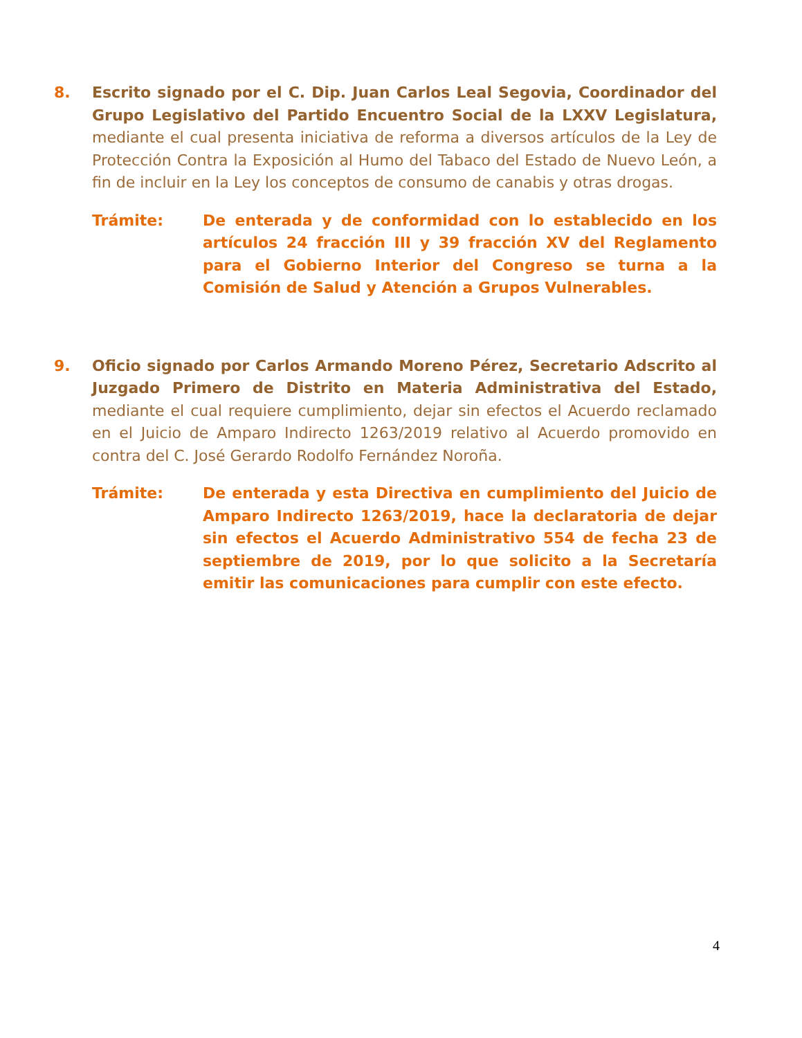8. Escrito signado por el C. Dip. Juan Carlos Leal Segovia, Coordinador del Grupo Legislativo del Partido Encuentro Social de la LXXV Legislatura, mediante el cual presenta iniciativa de reforma a diversos artículos de la Ley de Protección Contra la Exposición al Humo del Tabaco del Estado de Nuevo León, a fin de incluir en la Ley los conceptos de consumo de canabis y otras drogas.
Trámite: De enterada y de conformidad con lo establecido en los artículos 24 fracción III y 39 fracción XV del Reglamento para el Gobierno Interior del Congreso se turna a la Comisión de Salud y Atención a Grupos Vulnerables.
9. Oficio signado por Carlos Armando Moreno Pérez, Secretario Adscrito al Juzgado Primero de Distrito en Materia Administrativa del Estado, mediante el cual requiere cumplimiento, dejar sin efectos el Acuerdo reclamado en el Juicio de Amparo Indirecto 1263/2019 relativo al Acuerdo promovido en contra del C. José Gerardo Rodolfo Fernández Noroña.
Trámite: De enterada y esta Directiva en cumplimiento del Juicio de Amparo Indirecto 1263/2019, hace la declaratoria de dejar sin efectos el Acuerdo Administrativo 554 de fecha 23 de septiembre de 2019, por lo que solicito a la Secretaría emitir las comunicaciones para cumplir con este efecto.
4